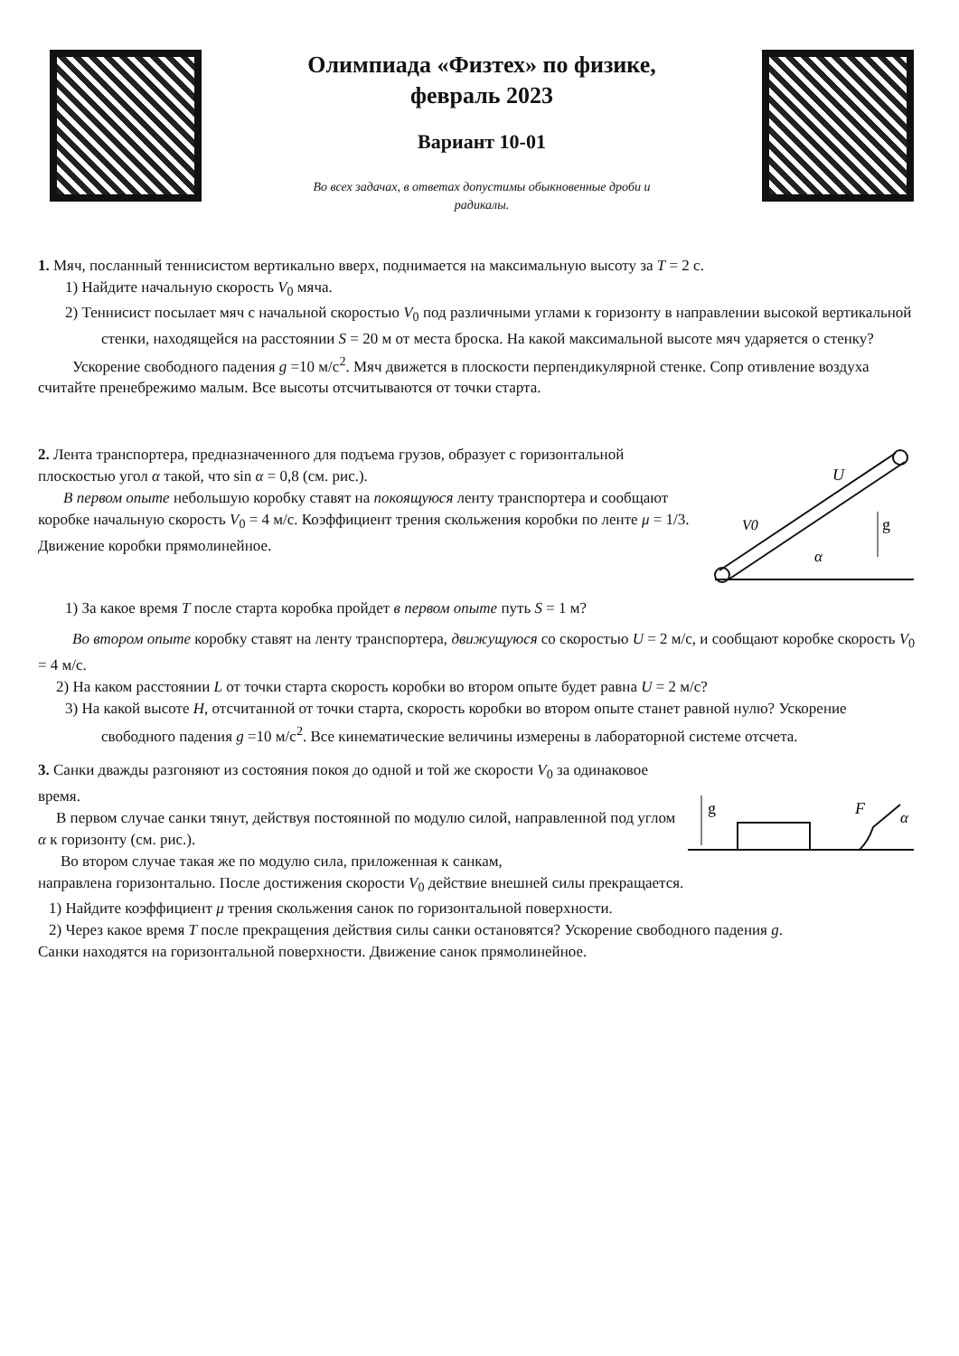Олимпиада «Физтех» по физике,
февраль 2023
Вариант 10-01
Во всех задачах, в ответах допустимы обыкновенные дроби и
радикалы.
1. Мяч, посланный теннисистом вертикально вверх, поднимается на максимальную высоту за T = 2 с.
1) Найдите начальную скорость V<sub>0</sub> мяча.
2) Теннисист посылает мяч с начальной скоростью V<sub>0</sub> под различными углами к горизонту в направлении высокой вертикальной стенки, находящейся на расстоянии S = 20 м от места броска. На какой максимальной высоте мяч ударяется о стенку?
Ускорение свободного падения g =10 м/с<sup>2</sup>. Мяч движется в плоскости перпендикулярной стенке. Сопр отивление воздуха считайте пренебрежимо малым. Все высоты отсчитываются от точки старта.
2. Лента транспортера, предназначенного для подъема грузов, образует с горизонтальной плоскостью угол α такой, что sin α = 0,8 (см. рис.).
В первом опыте небольшую коробку ставят на покоящуюся ленту транспортера и сообщают коробке начальную скорость V<sub>0</sub> = 4 м/с. Коэффициент трения скольжения коробки по ленте μ = 1/3. Движение коробки прямолинейное.
U
V0
g
α
1) За какое время T после старта коробка пройдет в первом опыте путь S = 1 м?
Во втором опыте коробку ставят на ленту транспортера, движущуюся со скоростью U = 2 м/с, и сообщают коробке скорость V<sub>0</sub> = 4 м/с.
2) На каком расстоянии L от точки старта скорость коробки во втором опыте будет равна U = 2 м/с?
3) На какой высоте H, отсчитанной от точки старта, скорость коробки во втором опыте станет равной нулю? Ускорение свободного падения g =10 м/с<sup>2</sup>. Все кинематические величины измерены в лабораторной системе отсчета.
3. Санки дважды разгоняют из состояния покоя до одной и той же скорости V<sub>0</sub> за одинаковое время.
В первом случае санки тянут, действуя постоянной по модулю силой, направленной под углом α к горизонту (см. рис.).
Во втором случае такая же по модулю сила, приложенная к санкам,
g
F
α
направлена горизонтально. После достижения скорости V<sub>0</sub> действие внешней силы прекращается.
1) Найдите коэффициент μ трения скольжения санок по горизонтальной поверхности.
2) Через какое время T после прекращения действия силы санки остановятся? Ускорение свободного падения g.
Санки находятся на горизонтальной поверхности. Движение санок прямолинейное.